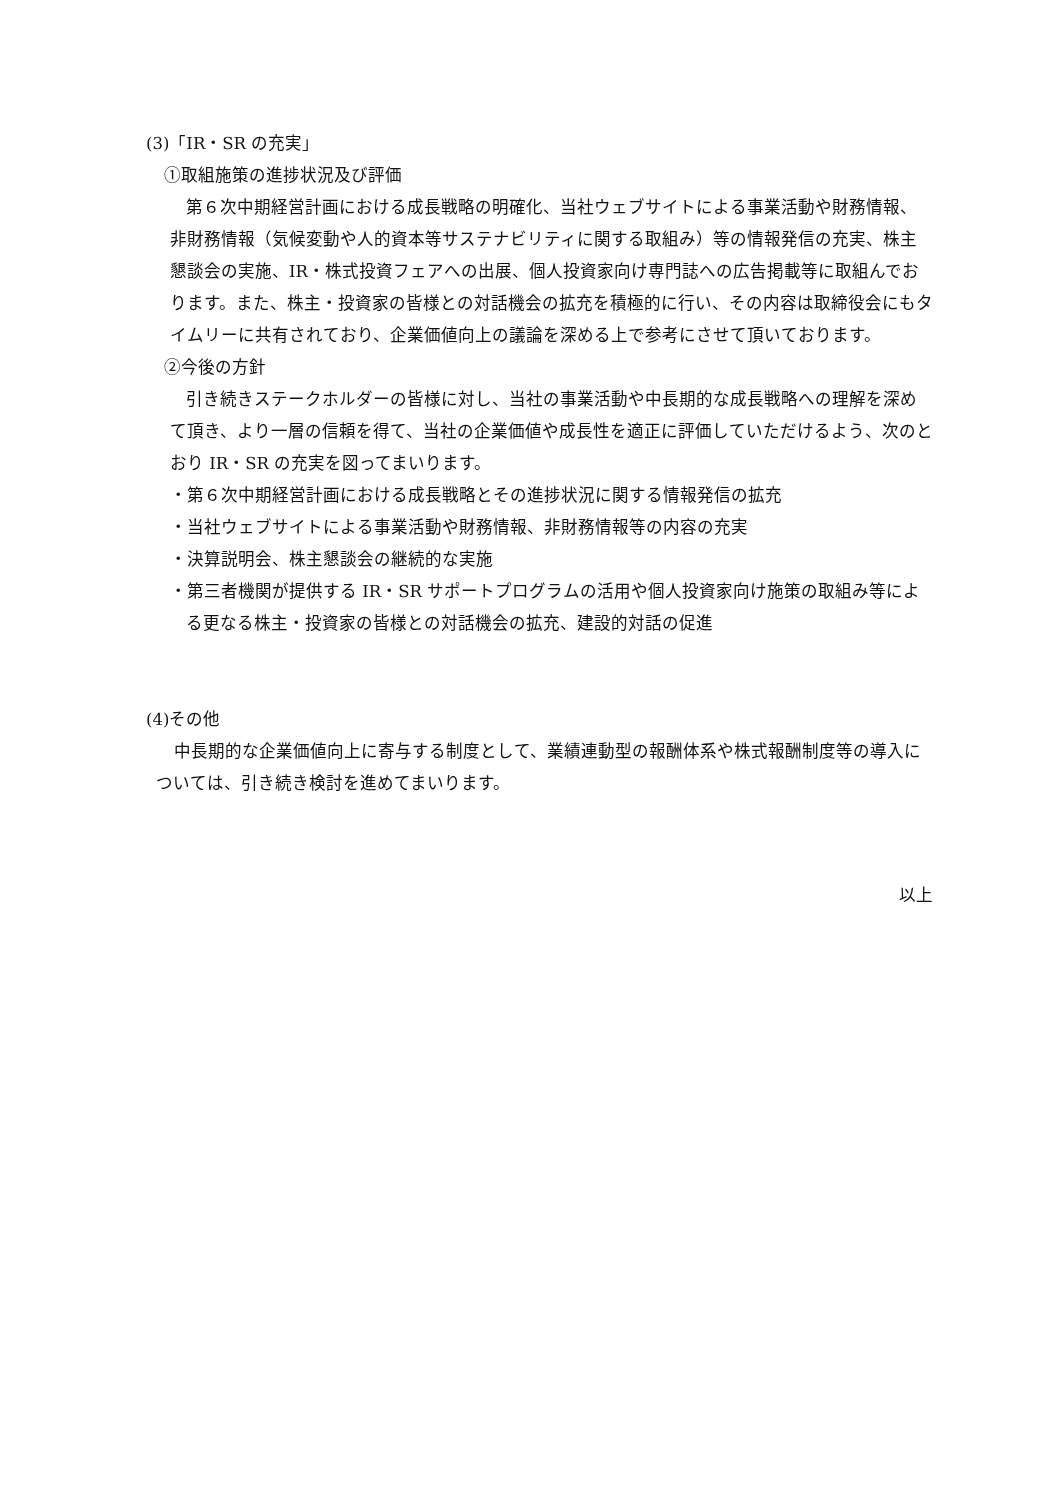(3)「IR・SR の充実」
①取組施策の進捗状況及び評価
第６次中期経営計画における成長戦略の明確化、当社ウェブサイトによる事業活動や財務情報、非財務情報（気候変動や人的資本等サステナビリティに関する取組み）等の情報発信の充実、株主懇談会の実施、IR・株式投資フェアへの出展、個人投資家向け専門誌への広告掲載等に取組んでおります。また、株主・投資家の皆様との対話機会の拡充を積極的に行い、その内容は取締役会にもタイムリーに共有されており、企業価値向上の議論を深める上で参考にさせて頂いております。
②今後の方針
引き続きステークホルダーの皆様に対し、当社の事業活動や中長期的な成長戦略への理解を深めて頂き、より一層の信頼を得て、当社の企業価値や成長性を適正に評価していただけるよう、次のとおり IR・SR の充実を図ってまいります。
・第６次中期経営計画における成長戦略とその進捗状況に関する情報発信の拡充
・当社ウェブサイトによる事業活動や財務情報、非財務情報等の内容の充実
・決算説明会、株主懇談会の継続的な実施
・第三者機関が提供する IR・SR サポートプログラムの活用や個人投資家向け施策の取組み等による更なる株主・投資家の皆様との対話機会の拡充、建設的対話の促進
(4)その他
中長期的な企業価値向上に寄与する制度として、業績連動型の報酬体系や株式報酬制度等の導入については、引き続き検討を進めてまいります。
以上